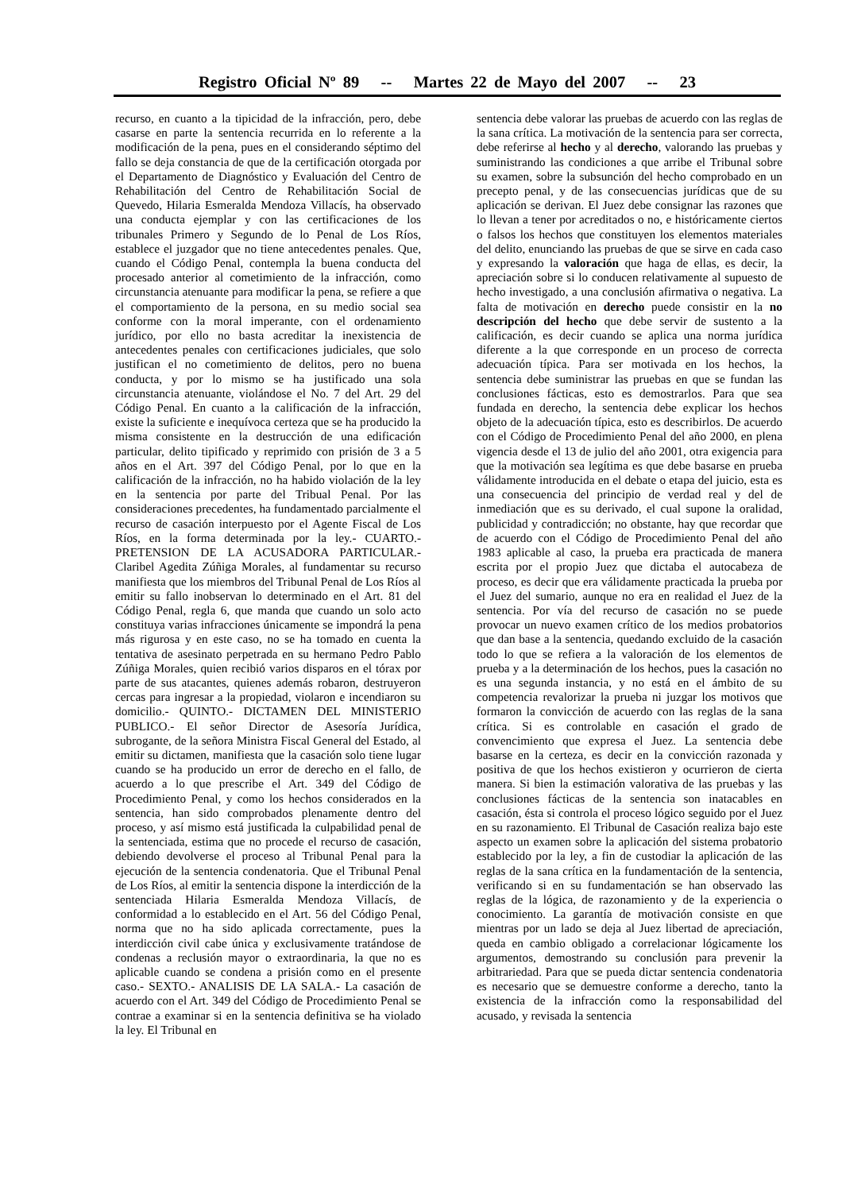Registro Oficial Nº 89 -- Martes 22 de Mayo del 2007 -- 23
recurso, en cuanto a la tipicidad de la infracción, pero, debe casarse en parte la sentencia recurrida en lo referente a la modificación de la pena, pues en el considerando séptimo del fallo se deja constancia de que de la certificación otorgada por el Departamento de Diagnóstico y Evaluación del Centro de Rehabilitación del Centro de Rehabilitación Social de Quevedo, Hilaria Esmeralda Mendoza Villacís, ha observado una conducta ejemplar y con las certificaciones de los tribunales Primero y Segundo de lo Penal de Los Ríos, establece el juzgador que no tiene antecedentes penales. Que, cuando el Código Penal, contempla la buena conducta del procesado anterior al cometimiento de la infracción, como circunstancia atenuante para modificar la pena, se refiere a que el comportamiento de la persona, en su medio social sea conforme con la moral imperante, con el ordenamiento jurídico, por ello no basta acreditar la inexistencia de antecedentes penales con certificaciones judiciales, que solo justifican el no cometimiento de delitos, pero no buena conducta, y por lo mismo se ha justificado una sola circunstancia atenuante, violándose el No. 7 del Art. 29 del Código Penal. En cuanto a la calificación de la infracción, existe la suficiente e inequívoca certeza que se ha producido la misma consistente en la destrucción de una edificación particular, delito tipificado y reprimido con prisión de 3 a 5 años en el Art. 397 del Código Penal, por lo que en la calificación de la infracción, no ha habido violación de la ley en la sentencia por parte del Tribual Penal. Por las consideraciones precedentes, ha fundamentado parcialmente el recurso de casación interpuesto por el Agente Fiscal de Los Ríos, en la forma determinada por la ley.- CUARTO.- PRETENSION DE LA ACUSADORA PARTICULAR.- Claribel Agedita Zúñiga Morales, al fundamentar su recurso manifiesta que los miembros del Tribunal Penal de Los Ríos al emitir su fallo inobservan lo determinado en el Art. 81 del Código Penal, regla 6, que manda que cuando un solo acto constituya varias infracciones únicamente se impondrá la pena más rigurosa y en este caso, no se ha tomado en cuenta la tentativa de asesinato perpetrada en su hermano Pedro Pablo Zúñiga Morales, quien recibió varios disparos en el tórax por parte de sus atacantes, quienes además robaron, destruyeron cercas para ingresar a la propiedad, violaron e incendiaron su domicilio.- QUINTO.- DICTAMEN DEL MINISTERIO PUBLICO.- El señor Director de Asesoría Jurídica, subrogante, de la señora Ministra Fiscal General del Estado, al emitir su dictamen, manifiesta que la casación solo tiene lugar cuando se ha producido un error de derecho en el fallo, de acuerdo a lo que prescribe el Art. 349 del Código de Procedimiento Penal, y como los hechos considerados en la sentencia, han sido comprobados plenamente dentro del proceso, y así mismo está justificada la culpabilidad penal de la sentenciada, estima que no procede el recurso de casación, debiendo devolverse el proceso al Tribunal Penal para la ejecución de la sentencia condenatoria. Que el Tribunal Penal de Los Ríos, al emitir la sentencia dispone la interdicción de la sentenciada Hilaria Esmeralda Mendoza Villacís, de conformidad a lo establecido en el Art. 56 del Código Penal, norma que no ha sido aplicada correctamente, pues la interdicción civil cabe única y exclusivamente tratándose de condenas a reclusión mayor o extraordinaria, la que no es aplicable cuando se condena a prisión como en el presente caso.- SEXTO.- ANALISIS DE LA SALA.- La casación de acuerdo con el Art. 349 del Código de Procedimiento Penal se contrae a examinar si en la sentencia definitiva se ha violado la ley. El Tribunal en
sentencia debe valorar las pruebas de acuerdo con las reglas de la sana crítica. La motivación de la sentencia para ser correcta, debe referirse al hecho y al derecho, valorando las pruebas y suministrando las condiciones a que arribe el Tribunal sobre su examen, sobre la subsunción del hecho comprobado en un precepto penal, y de las consecuencias jurídicas que de su aplicación se derivan. El Juez debe consignar las razones que lo llevan a tener por acreditados o no, e históricamente ciertos o falsos los hechos que constituyen los elementos materiales del delito, enunciando las pruebas de que se sirve en cada caso y expresando la valoración que haga de ellas, es decir, la apreciación sobre si lo conducen relativamente al supuesto de hecho investigado, a una conclusión afirmativa o negativa. La falta de motivación en derecho puede consistir en la no descripción del hecho que debe servir de sustento a la calificación, es decir cuando se aplica una norma jurídica diferente a la que corresponde en un proceso de correcta adecuación típica. Para ser motivada en los hechos, la sentencia debe suministrar las pruebas en que se fundan las conclusiones fácticas, esto es demostrarlos. Para que sea fundada en derecho, la sentencia debe explicar los hechos objeto de la adecuación típica, esto es describirlos. De acuerdo con el Código de Procedimiento Penal del año 2000, en plena vigencia desde el 13 de julio del año 2001, otra exigencia para que la motivación sea legítima es que debe basarse en prueba válidamente introducida en el debate o etapa del juicio, esta es una consecuencia del principio de verdad real y del de inmediación que es su derivado, el cual supone la oralidad, publicidad y contradicción; no obstante, hay que recordar que de acuerdo con el Código de Procedimiento Penal del año 1983 aplicable al caso, la prueba era practicada de manera escrita por el propio Juez que dictaba el autocabeza de proceso, es decir que era válidamente practicada la prueba por el Juez del sumario, aunque no era en realidad el Juez de la sentencia. Por vía del recurso de casación no se puede provocar un nuevo examen crítico de los medios probatorios que dan base a la sentencia, quedando excluido de la casación todo lo que se refiera a la valoración de los elementos de prueba y a la determinación de los hechos, pues la casación no es una segunda instancia, y no está en el ámbito de su competencia revalorizar la prueba ni juzgar los motivos que formaron la convicción de acuerdo con las reglas de la sana crítica. Si es controlable en casación el grado de convencimiento que expresa el Juez. La sentencia debe basarse en la certeza, es decir en la convicción razonada y positiva de que los hechos existieron y ocurrieron de cierta manera. Si bien la estimación valorativa de las pruebas y las conclusiones fácticas de la sentencia son inatacables en casación, ésta si controla el proceso lógico seguido por el Juez en su razonamiento. El Tribunal de Casación realiza bajo este aspecto un examen sobre la aplicación del sistema probatorio establecido por la ley, a fin de custodiar la aplicación de las reglas de la sana crítica en la fundamentación de la sentencia, verificando si en su fundamentación se han observado las reglas de la lógica, de razonamiento y de la experiencia o conocimiento. La garantía de motivación consiste en que mientras por un lado se deja al Juez libertad de apreciación, queda en cambio obligado a correlacionar lógicamente los argumentos, demostrando su conclusión para prevenir la arbitrariedad. Para que se pueda dictar sentencia condenatoria es necesario que se demuestre conforme a derecho, tanto la existencia de la infracción como la responsabilidad del acusado, y revisada la sentencia